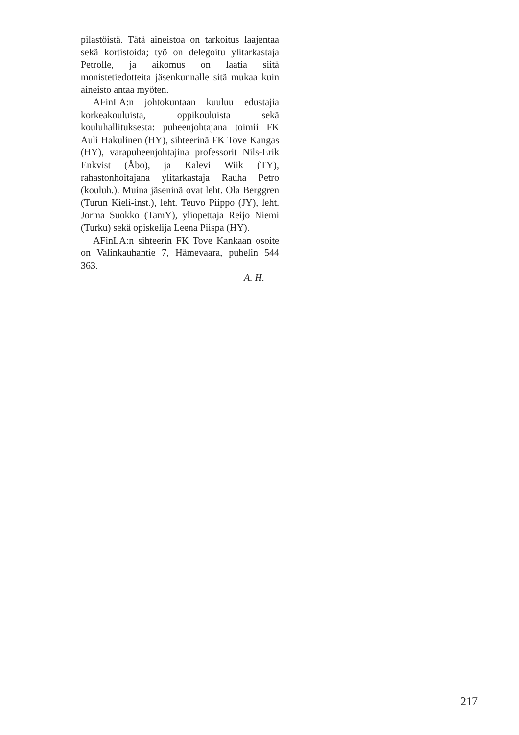pilastöistä. Tätä aineistoa on tarkoitus laajentaa sekä kortistoida; työ on delegoitu ylitarkastaja Petrolle, ja aikomus on laatia siitä monistetiedotteita jäsenkunnalle sitä mukaa kuin aineisto antaa myöten.
AFinLA:n johtokuntaan kuuluu edustajia korkeakouluista, oppikouluista sekä kouluhallituksesta: puheenjohtajana toimii FK Auli Hakulinen (HY), sihteerinä FK Tove Kangas (HY), varapuheenjohtajina professorit Nils-Erik Enkvist (Åbo), ja Kalevi Wiik (TY), rahastonhoitajana ylitarkastaja Rauha Petro (kouluh.). Muina jäseninä ovat leht. Ola Berggren (Turun Kieli-inst.), leht. Teuvo Piippo (JY), leht. Jorma Suokko (TamY), yliopettaja Reijo Niemi (Turku) sekä opiskelija Leena Piispa (HY).
AFinLA:n sihteerin FK Tove Kankaan osoite on Valinkauhantie 7, Hämevaara, puhelin 544 363.
A. H.
217